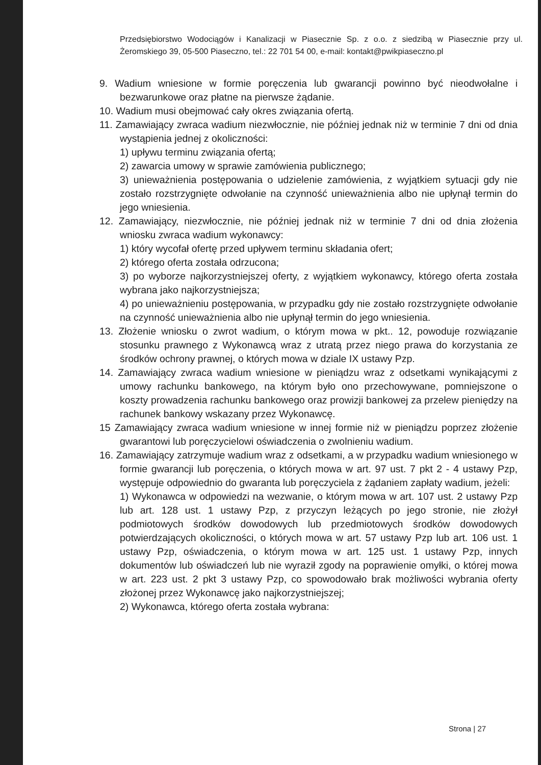Przedsiębiorstwo Wodociągów i Kanalizacji w Piasecznie Sp. z o.o. z siedzibą w Piasecznie przy ul. Żeromskiego 39, 05-500 Piaseczno, tel.: 22 701 54 00, e-mail: kontakt@pwikpiaseczno.pl
9. Wadium wniesione w formie poręczenia lub gwarancji powinno być nieodwołalne i bezwarunkowe oraz płatne na pierwsze żądanie.
10. Wadium musi obejmować cały okres związania ofertą.
11. Zamawiający zwraca wadium niezwłocznie, nie później jednak niż w terminie 7 dni od dnia wystąpienia jednej z okoliczności:
1) upływu terminu związania ofertą;
2) zawarcia umowy w sprawie zamówienia publicznego;
3) unieważnienia postępowania o udzielenie zamówienia, z wyjątkiem sytuacji gdy nie zostało rozstrzygnięte odwołanie na czynność unieważnienia albo nie upłynął termin do jego wniesienia.
12. Zamawiający, niezwłocznie, nie później jednak niż w terminie 7 dni od dnia złożenia wniosku zwraca wadium wykonawcy:
1) który wycofał ofertę przed upływem terminu składania ofert;
2) którego oferta została odrzucona;
3) po wyborze najkorzystniejszej oferty, z wyjątkiem wykonawcy, którego oferta została wybrana jako najkorzystniejsza;
4) po unieważnieniu postępowania, w przypadku gdy nie zostało rozstrzygnięte odwołanie na czynność unieważnienia albo nie upłynął termin do jego wniesienia.
13. Złożenie wniosku o zwrot wadium, o którym mowa w pkt.. 12, powoduje rozwiązanie stosunku prawnego z Wykonawcą wraz z utratą przez niego prawa do korzystania ze środków ochrony prawnej, o których mowa w dziale IX ustawy Pzp.
14. Zamawiający zwraca wadium wniesione w pieniądzu wraz z odsetkami wynikającymi z umowy rachunku bankowego, na którym było ono przechowywane, pomniejszone o koszty prowadzenia rachunku bankowego oraz prowizji bankowej za przelew pieniędzy na rachunek bankowy wskazany przez Wykonawcę.
15 Zamawiający zwraca wadium wniesione w innej formie niż w pieniądzu poprzez złożenie gwarantowi lub poręczycielowi oświadczenia o zwolnieniu wadium.
16. Zamawiający zatrzymuje wadium wraz z odsetkami, a w przypadku wadium wniesionego w formie gwarancji lub poręczenia, o których mowa w art. 97 ust. 7 pkt 2 - 4 ustawy Pzp, występuje odpowiednio do gwaranta lub poręczyciela z żądaniem zapłaty wadium, jeżeli:
1) Wykonawca w odpowiedzi na wezwanie, o którym mowa w art. 107 ust. 2 ustawy Pzp lub art. 128 ust. 1 ustawy Pzp, z przyczyn leżących po jego stronie, nie złożył podmiotowych środków dowodowych lub przedmiotowych środków dowodowych potwierdzających okoliczności, o których mowa w art. 57 ustawy Pzp lub art. 106 ust. 1 ustawy Pzp, oświadczenia, o którym mowa w art. 125 ust. 1 ustawy Pzp, innych dokumentów lub oświadczeń lub nie wyraził zgody na poprawienie omyłki, o której mowa w art. 223 ust. 2 pkt 3 ustawy Pzp, co spowodowało brak możliwości wybrania oferty złożonej przez Wykonawcę jako najkorzystniejszej;
2) Wykonawca, którego oferta została wybrana:
Strona | 27